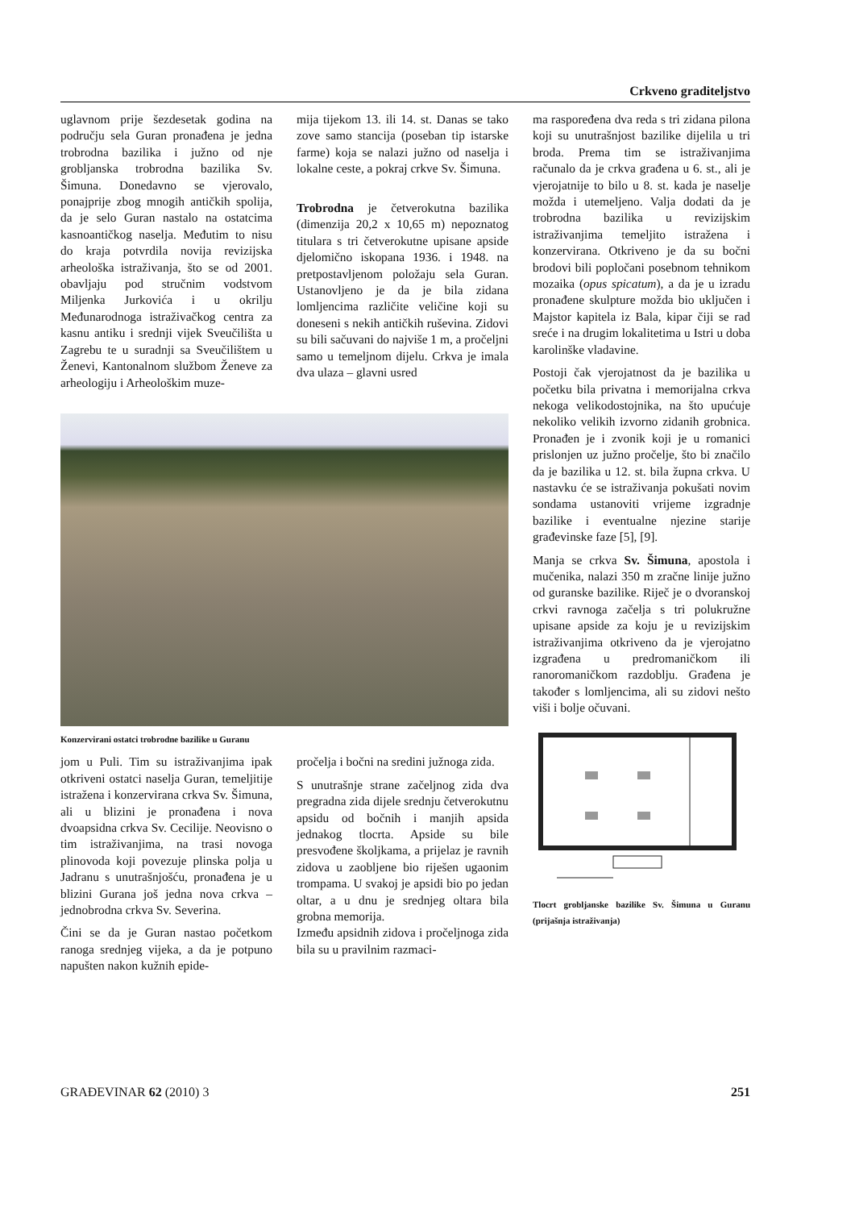Crkveno graditeljstvo
uglavnom prije šezdesetak godina na području sela Guran pronađena je jedna trobrodna bazilika i južno od nje grobljanska trobrodna bazilika Sv. Šimuna. Donedavno se vjerovalo, ponajprije zbog mnogih antičkih spolija, da je selo Guran nastalo na ostatcima kasnoantičkog naselja. Međutim to nisu do kraja potvrdila novija revizijska arheološka istraživanja, što se od 2001. obavljaju pod stručnim vodstvom Miljenka Jurkovića i u okrilju Međunarodnoga istraživačkog centra za kasnu antiku i srednji vijek Sveučilišta u Zagrebu te u suradnji sa Sveučilištem u Ženevi, Kantonalnom službom Ženeve za arheologiju i Arheološkim muze-
mija tijekom 13. ili 14. st. Danas se tako zove samo stancija (poseban tip istarske farme) koja se nalazi južno od naselja i lokalne ceste, a pokraj crkve Sv. Šimuna.
Trobrodna je četverokutna bazilika (dimenzija 20,2 x 10,65 m) nepoznatog titulara s tri četverokutne upisane apside djelomično iskopana 1936. i 1948. na pretpostavljenom položaju sela Guran. Ustanovljeno je da je bila zidana lomljencima različite veličine koji su doneseni s nekih antičkih ruševina. Zidovi su bili sačuvani do najviše 1 m, a pročeljni samo u temeljnom dijelu. Crkva je imala dva ulaza – glavni usred
Konzervirani ostatci trobrodne bazilike u Guranu
jom u Puli. Tim su istraživanjima ipak otkriveni ostatci naselja Guran, temeljitije istražena i konzervirana crkva Sv. Šimuna, ali u blizini je pronađena i nova dvoapsidna crkva Sv. Cecilije. Neovisno o tim istraživanjima, na trasi novoga plinovoda koji povezuje plinska polja u Jadranu s unutrašnjošću, pronađena je u blizini Gurana još jedna nova crkva – jednobrodna crkva Sv. Severina.
Čini se da je Guran nastao početkom ranoga srednjeg vijeka, a da je potpuno napušten nakon kužnih epide-
pročelja i bočni na sredini južnoga zida.
S unutrašnje strane začeljnog zida dva pregradna zida dijele srednju četverokutnu apsidu od bočnih i manjih apsida jednakog tlocrta. Apside su bile presvođene školjkama, a prijelaz je ravnih zidova u zaobljene bio riješen ugaonim trompama. U svakoj je apsidi bio po jedan oltar, a u dnu je srednjeg oltara bila grobna memorija.
Između apsidnih zidova i pročeljnoga zida bila su u pravilnim razmaci-
ma raspoređena dva reda s tri zidana pilona koji su unutrašnjost bazilike dijelila u tri broda. Prema tim se istraživanjima računalo da je crkva građena u 6. st., ali je vjerojatnije to bilo u 8. st. kada je naselje možda i utemeljeno. Valja dodati da je trobrodna bazilika u revizijskim istraživanjima temeljito istražena i konzervirana. Otkriveno je da su bočni brodovi bili popločani posebnom tehnikom mozaika (opus spicatum), a da je u izradu pronađene skulpture možda bio uključen i Majstor kapitela iz Bala, kipar čiji se rad sreće i na drugim lokalitetima u Istri u doba karolinške vladavine.
Postoji čak vjerojatnost da je bazilika u početku bila privatna i memorijalna crkva nekoga velikodostojnika, na što upućuje nekoliko velikih izvorno zidanih grobnica. Pronađen je i zvonik koji je u romanici prislonjen uz južno pročelje, što bi značilo da je bazilika u 12. st. bila župna crkva. U nastavku će se istraživanja pokušati novim sondama ustanoviti vrijeme izgradnje bazilike i eventualne njezine starije građevinske faze [5], [9].
Manja se crkva Sv. Šimuna, apostola i mučenika, nalazi 350 m zračne linije južno od guranske bazilike. Riječ je o dvoranskoj crkvi ravnoga začelja s tri polukružne upisane apside za koju je u revizijskim istraživanjima otkriveno da je vjerojatno izgrađena u predromaničkom ili ranoromaničkom razdoblju. Građena je također s lomljencima, ali su zidovi nešto viši i bolje očuvani.
Tlocrt grobljanske bazilike Sv. Šimuna u Guranu (prijašnja istraživanja)
GRAĐEVINAR 62 (2010) 3 251